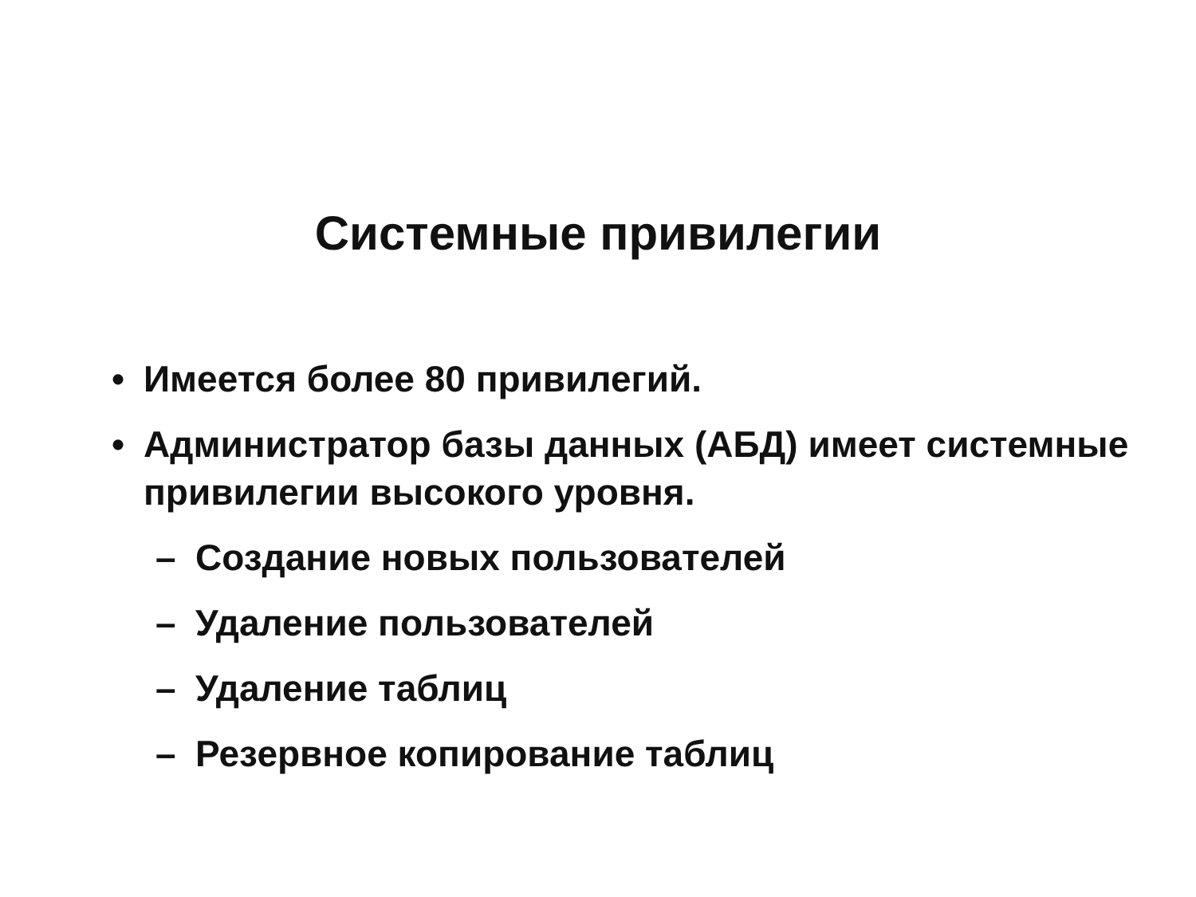Системные привилегии
• Имеется более 80 привилегий.
• Администратор базы данных (АБД) имеет системные привилегии высокого уровня.
– Создание новых пользователей
– Удаление пользователей
– Удаление таблиц
– Резервное копирование таблиц